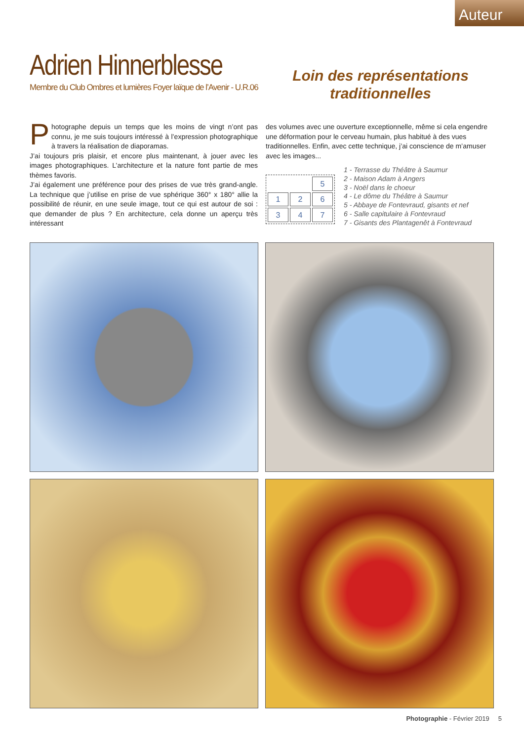Auteur
Adrien Hinnerblesse
Membre du Club Ombres et lumières Foyer laïque de l’Avenir - U.R.06
Loin des représentations
traditionnelles
Photographe depuis un temps que les moins de vingt n’ont pas connu, je me suis toujours intéressé à l’expression photographique à travers la réalisation de diaporamas.
J’ai toujours pris plaisir, et encore plus maintenant, à jouer avec les images photographiques. L’architecture et la nature font partie de mes thèmes favoris.
J’ai également une préférence pour des prises de vue très grand-angle. La technique que j’utilise en prise de vue sphérique 360° x 180° allie la possibilité de réunir, en une seule image, tout ce qui est autour de soi : que demander de plus ? En architecture, cela donne un aperçu très intéressant
des volumes avec une ouverture exceptionnelle, même si cela engendre une déformation pour le cerveau humain, plus habitué à des vues traditionnelles. Enfin, avec cette technique, j’ai conscience de m’amuser avec les images...
5126347
1 - Terrasse du Théâtre à Saumur
2 - Maison Adam à Angers
3 - Noël dans le choeur
4 - Le dôme du Théâtre à Saumur
5 - Abbaye de Fontevraud, gisants et nef
6 - Salle capitulaire à Fontevraud
7 - Gisants des Plantagenêt à Fontevraud
Photographie - Février 2019 5